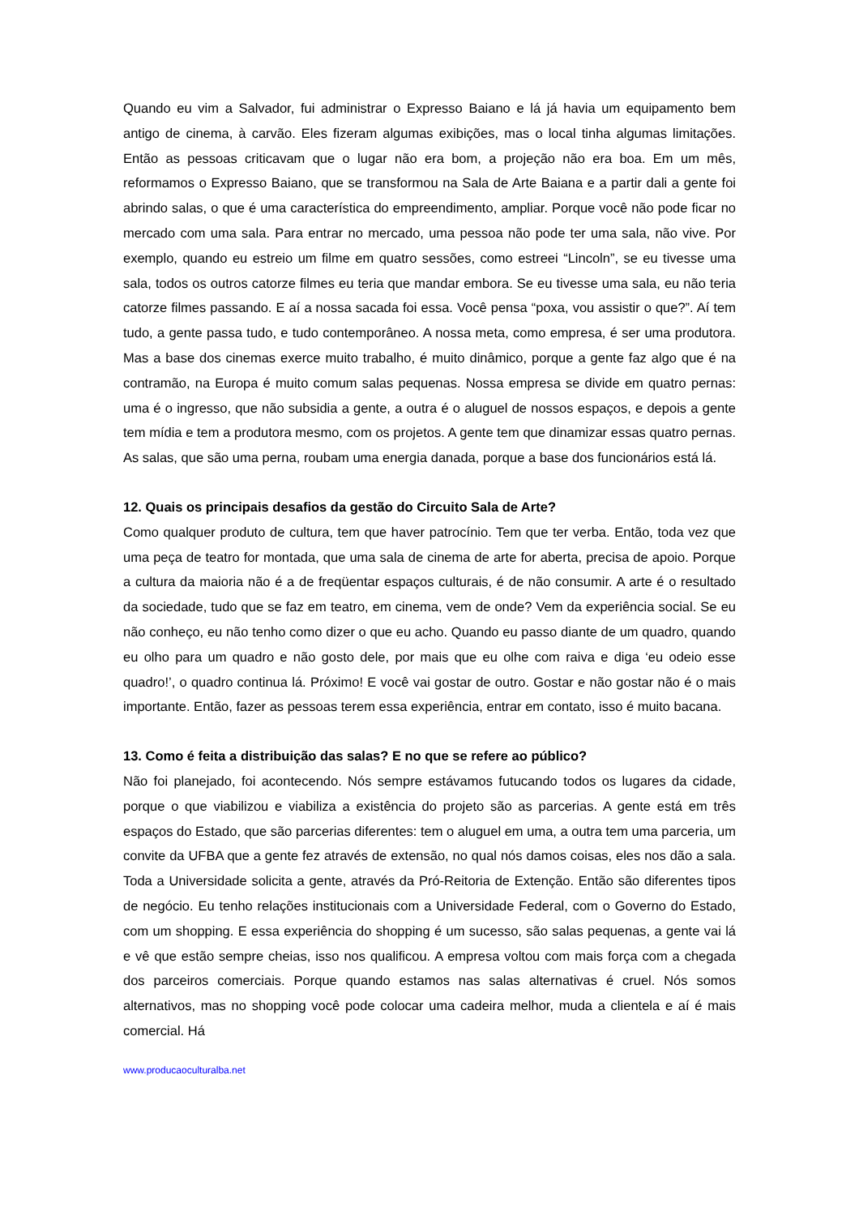Quando eu vim a Salvador, fui administrar o Expresso Baiano e lá já havia um equipamento bem antigo de cinema, à carvão. Eles fizeram algumas exibições, mas o local tinha algumas limitações. Então as pessoas criticavam que o lugar não era bom, a projeção não era boa. Em um mês, reformamos o Expresso Baiano, que se transformou na Sala de Arte Baiana e a partir dali a gente foi abrindo salas, o que é uma característica do empreendimento, ampliar. Porque você não pode ficar no mercado com uma sala. Para entrar no mercado, uma pessoa não pode ter uma sala, não vive. Por exemplo, quando eu estreio um filme em quatro sessões, como estreei “Lincoln”, se eu tivesse uma sala, todos os outros catorze filmes eu teria que mandar embora. Se eu tivesse uma sala, eu não teria catorze filmes passando. E aí a nossa sacada foi essa. Você pensa “poxa, vou assistir o que?”. Aí tem tudo, a gente passa tudo, e tudo contemporâneo. A nossa meta, como empresa, é ser uma produtora. Mas a base dos cinemas exerce muito trabalho, é muito dinâmico, porque a gente faz algo que é na contramão, na Europa é muito comum salas pequenas. Nossa empresa se divide em quatro pernas: uma é o ingresso, que não subsidia a gente, a outra é o aluguel de nossos espaços, e depois a gente tem mídia e tem a produtora mesmo, com os projetos. A gente tem que dinamizar essas quatro pernas. As salas, que são uma perna, roubam uma energia danada, porque a base dos funcionários está lá.
12. Quais os principais desafios da gestão do Circuito Sala de Arte?
Como qualquer produto de cultura, tem que haver patrocínio. Tem que ter verba. Então, toda vez que uma peça de teatro for montada, que uma sala de cinema de arte for aberta, precisa de apoio. Porque a cultura da maioria não é a de freqüentar espaços culturais, é de não consumir. A arte é o resultado da sociedade, tudo que se faz em teatro, em cinema, vem de onde? Vem da experiência social. Se eu não conheço, eu não tenho como dizer o que eu acho. Quando eu passo diante de um quadro, quando eu olho para um quadro e não gosto dele, por mais que eu olhe com raiva e diga ‘eu odeio esse quadro!’, o quadro continua lá. Próximo! E você vai gostar de outro. Gostar e não gostar não é o mais importante. Então, fazer as pessoas terem essa experiência, entrar em contato, isso é muito bacana.
13. Como é feita a distribuição das salas? E no que se refere ao público?
Não foi planejado, foi acontecendo. Nós sempre estávamos futucando todos os lugares da cidade, porque o que viabilizou e viabiliza a existência do projeto são as parcerias. A gente está em três espaços do Estado, que são parcerias diferentes: tem o aluguel em uma, a outra tem uma parceria, um convite da UFBA que a gente fez através de extensão, no qual nós damos coisas, eles nos dão a sala. Toda a Universidade solicita a gente, através da Pró-Reitoria de Extenção. Então são diferentes tipos de negócio. Eu tenho relações institucionais com a Universidade Federal, com o Governo do Estado, com um shopping. E essa experiência do shopping é um sucesso, são salas pequenas, a gente vai lá e vê que estão sempre cheias, isso nos qualificou. A empresa voltou com mais força com a chegada dos parceiros comerciais. Porque quando estamos nas salas alternativas é cruel. Nós somos alternativos, mas no shopping você pode colocar uma cadeira melhor, muda a clientela e aí é mais comercial. Há
www.producaoculturalba.net